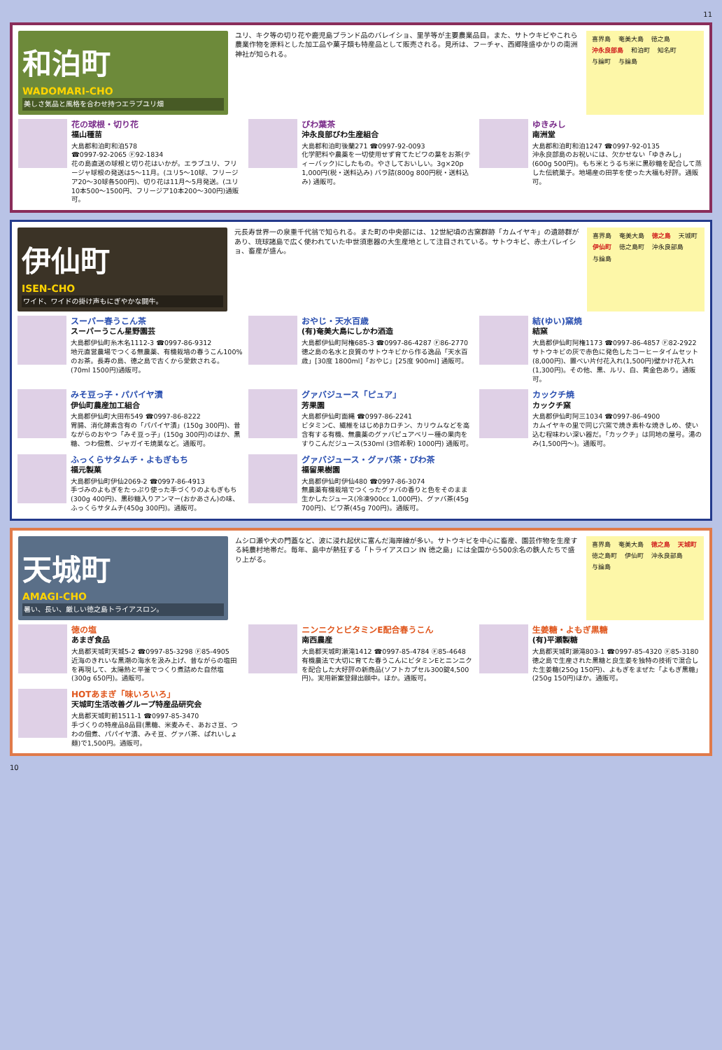11
和泊町
WADOMARI-CHO
美しさ気品と風格を合わせ持つエラブユリ畑
ユリ、キク等の切り花や鹿児島ブランド品のバレイショ、里芋等が主要農業品目。また、サトウキビやこれら農業作物を原料とした加工品や菓子類も特産品として販売される。見所は、フーチャ、西郷隆盛ゆかりの南洲神社が知られる。
喜界島 奄美大島 徳之島 沖永良部島 和泊町 知名町 与論町 与論島
花の球根・切り花
福山種苗
大島郡和泊町和泊578
☎0997-92-2065 Ⓕ92-1834
花の島直送の球根と切り花はいかが。エラブユリ、フリージャ球根の発送は5～11月。(ユリ5～10球、フリージア20～30球各500円)、切り花は11月～5月発送。(ユリ10本500～1500円、フリージア10本200～300円)通販可。
びわ葉茶
沖永良部びわ生産組合
大島郡和泊町後蘭271 ☎0997-92-0093
化学肥料や農薬を一切使用せず育てたビワの葉をお茶(ティーバック)にしたもの。やさしておいしい。3g×20p 1,000円(税・送料込み) バラ詰(800g 800円税・送料込み) 通販可。
ゆきみし
南洲堂
大島郡和泊町和泊1247 ☎0997-92-0135
沖永良部島のお祝いには、欠かせない「ゆきみし」(600g 500円)。もち米とうるち米に黒砂糖を配合して蒸した伝統菓子。地場産の田芋を使った大福も好評。通販可。
伊仙町
ISEN-CHO
ワイド、ワイドの掛け声もにぎやかな闘牛。
元長寿世界一の泉重千代翁で知られる。また町の中央部には、12世紀頃の古窯群跡「カムイヤキ」の遺跡群があり、琉球諸島で広く使われていた中世須恵器の大生産地として注目されている。サトウキビ、赤土バレイショ、畜産が盛ん。
喜界島 奄美大島 徳之島 天城町 伊仙町 徳之島町 沖永良部島 与論島
スーパー春うこん茶
スーパーうこん星野園芸
大島郡伊仙町糸木名1112-3 ☎0997-86-9312
地元直営農場でつくる無農薬、有機栽培の春うこん100%のお茶。長寿の島、徳之島で古くから愛飲される。(70ml 1500円)通販可。
おやじ・天水百歳
(有)奄美大島にしかわ酒造
大島郡伊仙町阿権685-3 ☎0997-86-4287 Ⓕ86-2770
徳之島の名水と良質のサトウキビから作る逸品「天水百歳」[30度 1800ml]「おやじ」[25度 900ml] 通販可。
結(ゆい)窯焼
結窯
大島郡伊仙町阿権1173 ☎0997-86-4857 Ⓕ82-2922
サトウキビの灰で赤色に発色したコーヒータイムセット(8,000円)、置べい片付花入れ(1,500円)壁かけ花入れ(1,300円)。その他、黒、ルリ、白、黄金色あり。通販可。
みそ豆っ子・パパイヤ漬
伊仙町農産加工組合
大島郡伊仙町大田布549 ☎0997-86-8222
胃腸、消化酵素含有の「パパイヤ漬」(150g 300円)、昔ながらのおやつ「みそ豆っ子」(150g 300円)のほか、黒糖、つわ佃煮、ジャガイモ焼菓など。通販可。
グァバジュース「ピュア」
芳果園
大島郡伊仙町面縄 ☎0997-86-2241
ビタミンC、繊維をはじめβカロチン、カリウムなどを高含有する有機、無農薬のグァバピュアベリー種の果肉をすりこんだジュース(530ml (3倍希釈) 1000円) 通販可。
カックチ焼
カックチ窯
大島郡伊仙町阿三1034 ☎0997-86-4900
カムイヤキの里で同じ穴窯で焼き素朴な焼きしめ、使い込む程味わい深い器だ。「カックチ」は同地の屋号。湯のみ(1,500円～)。通販可。
ふっくらサタムチ・よもぎもち
福元製菓
大島郡伊仙町伊仙2069-2 ☎0997-86-4913
手づみのよもぎをたっぷり使った手づくりのよもぎもち(300g 400円)、黒砂糖入りアンマー(おかあさん)の味、ふっくらサタムチ(450g 300円)。通販可。
グァバジュース・グァバ茶・びわ茶
福留果樹園
大島郡伊仙町伊仙480 ☎0997-86-3074
無農薬有機栽培でつくったグァバの香りと色をそのまま生かしたジュース(冷凍900cc 1,000円)、グァバ茶(45g 700円)、ビワ茶(45g 700円)。通販可。
天城町
AMAGI-CHO
暑い、長い、厳しい徳之島トライアスロン。
ムシロ瀬や犬の門蓋など、波に浸れ起伏に富んだ海岸線が多い。サトウキビを中心に畜産、園芸作物を生産する純農村地帯だ。毎年、島中が熱狂する「トライアスロン IN 徳之島」には全国から500余名の鉄人たちで盛り上がる。
喜界島 奄美大島 徳之島 天城町 徳之島町 伊仙町 沖永良部島 与論島
徳の塩
あまぎ食品
大島郡天城町天城5-2 ☎0997-85-3298 Ⓕ85-4905
近海のきれいな黒潮の海水を汲み上げ、昔ながらの塩田を再現して、太陽熱と平釜でつくり煮詰めた自然塩(300g 650円)。通販可。
ニンニクとビタミンE配合春うこん
南西農産
大島郡天城町瀬滝1412 ☎0997-85-4784 Ⓕ85-4648
有機農法で大切に育てた春うこんにビタミンEとニンニクを配合した大好評の新商品(ソフトカプセル300錠4,500円)。実用新案登録出願中。ほか。通販可。
生姜糖・よもぎ黒糖
(有)平瀬製糖
大島郡天城町瀬滝803-1 ☎0997-85-4320 Ⓕ85-3180
徳之島で生産された黒糖と良生姜を独特の技術で混合した生姜糖(250g 150円)、よもぎをまぜた「よもぎ黒糖」(250g 150円)ほか。通販可。
HOTあまぎ「味いろいろ」
天城町生活改善グループ特産品研究会
大島郡天城町前1511-1 ☎0997-85-3470
手づくりの特産品8品目(黒糖、米麦みそ、あおさ豆、つわの佃煮、パパイヤ漬、みそ豆、グァバ茶、ぱれいしょ麺)で1,500円。通販可。
10